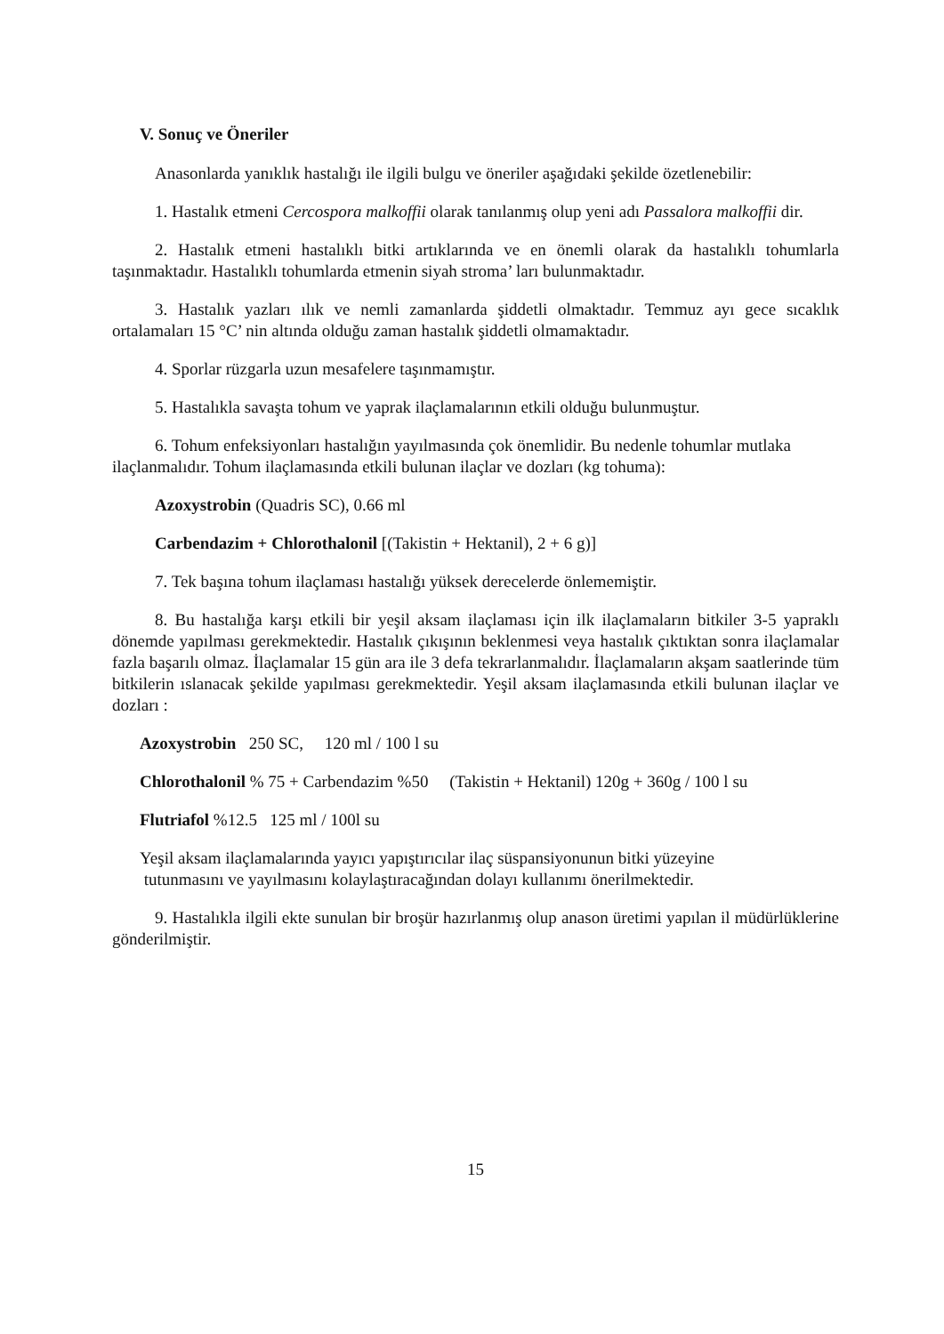V. Sonuç ve Öneriler
Anasonlarda yanıklık hastalığı ile ilgili bulgu ve öneriler aşağıdaki şekilde özetlenebilir:
1. Hastalık etmeni Cercospora malkoffii olarak tanılanmış olup yeni adı Passalora malkoffii dir.
2. Hastalık etmeni hastalıklı bitki artıklarında ve en önemli olarak da hastalıklı tohumlarla taşınmaktadır. Hastalıklı tohumlarda etmenin siyah stroma’ ları bulunmaktadır.
3. Hastalık yazları ılık ve nemli zamanlarda şiddetli olmaktadır. Temmuz ayı gece sıcaklık ortalamaları 15 °C’ nin altında olduğu zaman hastalık şiddetli olmamaktadır.
4. Sporlar rüzgarla uzun mesafelere taşınmamıştır.
5. Hastalıkla savaşta tohum ve yaprak ilaçlamalarının etkili olduğu bulunmuştur.
6. Tohum enfeksiyonları hastalığın yayılmasında çok önemlidir. Bu nedenle tohumlar mutlaka ilaçlanmalıdır. Tohum ilaçlamasında etkili bulunan ilaçlar ve dozları (kg tohuma):
Azoxystrobin (Quadris SC), 0.66 ml
Carbendazim + Chlorothalonil [(Takistin + Hektanil), 2 + 6 g)]
7. Tek başına tohum ilaçlaması hastalığı yüksek derecelerde önlememiştir.
8. Bu hastalığa karşı etkili bir yeşil aksam ilaçlaması için ilk ilaçlamaların bitkiler 3-5 yapraklı dönemde yapılması gerekmektedir. Hastalık çıkışının beklenmesi veya hastalık çıktıktan sonra ilaçlamalar fazla başarılı olmaz. İlaçlamalar 15 gün ara ile 3 defa tekrarlanmalıdır. İlaçlamaların akşam saatlerinde tüm bitkilerin ıslanacak şekilde yapılması gerekmektedir. Yeşil aksam ilaçlamasında etkili bulunan ilaçlar ve dozları :
Azoxystrobin 250 SC, 120 ml / 100 l su
Chlorothalonil % 75 + Carbendazim %50 (Takistin + Hektanil) 120g + 360g / 100 l su
Flutriafol %12.5 125 ml / 100l su
Yeşil aksam ilaçlamalarında yayıcı yapıştırıcılar ilaç süspansiyonunun bitki yüzeyine
tutunmasını ve yayılmasını kolaylaştıracağından dolayı kullanımı önerilmektedir.
9. Hastalıkla ilgili ekte sunulan bir broşür hazırlanmış olup anason üretimi yapılan il müdürlüklerine gönderilmiştir.
15